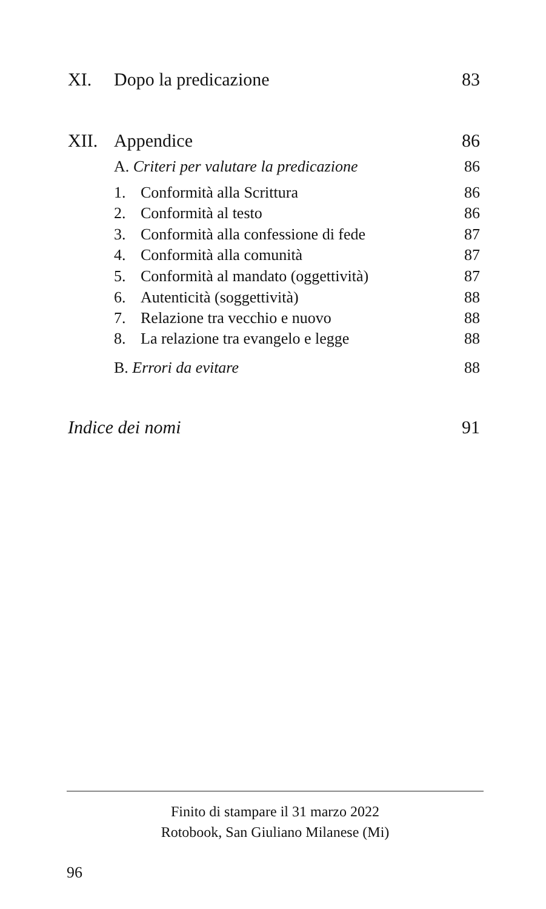XI. Dopo la predicazione 83
XII. Appendice 86
A. Criteri per valutare la predicazione 86
1. Conformità alla Scrittura 86
2. Conformità al testo 86
3. Conformità alla confessione di fede 87
4. Conformità alla comunità 87
5. Conformità al mandato (oggettività) 87
6. Autenticità (soggettività) 88
7. Relazione tra vecchio e nuovo 88
8. La relazione tra evangelo e legge 88
B. Errori da evitare 88
Indice dei nomi 91
Finito di stampare il 31 marzo 2022
Rotobook, San Giuliano Milanese (Mi)
96